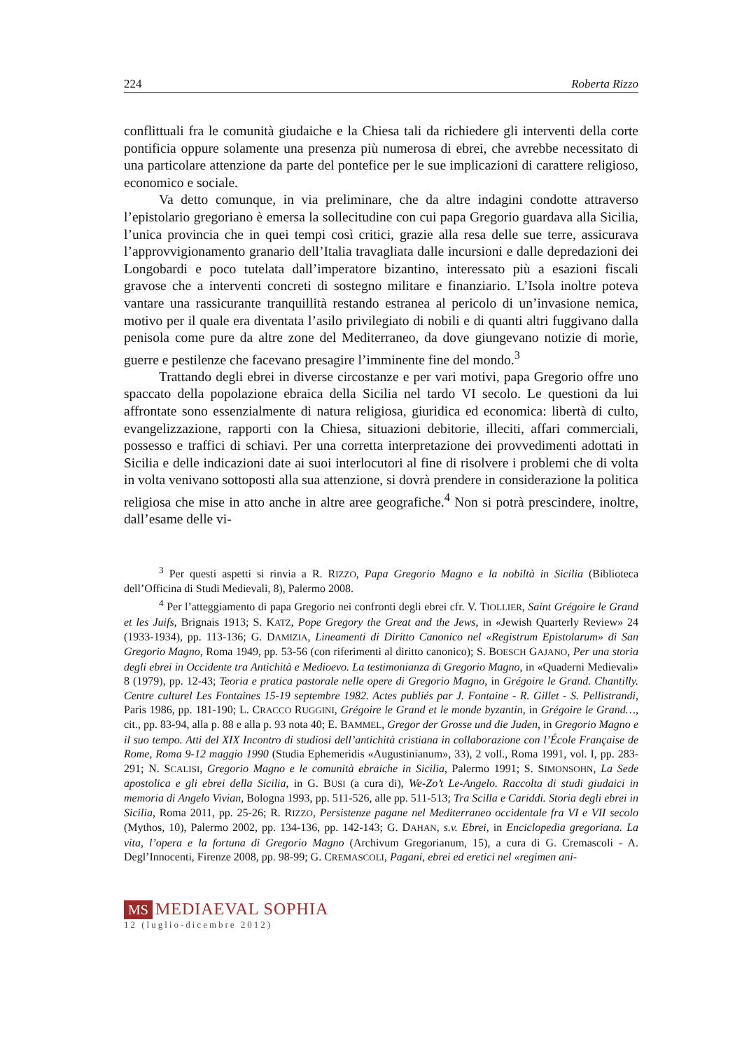224 Roberta Rizzo
conflittuali fra le comunità giudaiche e la Chiesa tali da richiedere gli interventi della corte pontificia oppure solamente una presenza più numerosa di ebrei, che avrebbe necessitato di una particolare attenzione da parte del pontefice per le sue implicazioni di carattere religioso, economico e sociale.
Va detto comunque, in via preliminare, che da altre indagini condotte attraverso l’epistolario gregoriano è emersa la sollecitudine con cui papa Gregorio guardava alla Sicilia, l’unica provincia che in quei tempi così critici, grazie alla resa delle sue terre, assicurava l’approvvigionamento granario dell’Italia travagliata dalle incursioni e dalle depredazioni dei Longobardi e poco tutelata dall’imperatore bizantino, interessato più a esazioni fiscali gravose che a interventi concreti di sostegno militare e finanziario. L’Isola inoltre poteva vantare una rassicurante tranquillità restando estranea al pericolo di un’invasione nemica, motivo per il quale era diventata l’asilo privilegiato di nobili e di quanti altri fuggivano dalla penisola come pure da altre zone del Mediterraneo, da dove giungevano notizie di morìe, guerre e pestilenze che facevano presagire l’imminente fine del mondo.<sup>3</sup>
Trattando degli ebrei in diverse circostanze e per vari motivi, papa Gregorio offre uno spaccato della popolazione ebraica della Sicilia nel tardo VI secolo. Le questioni da lui affrontate sono essenzialmente di natura religiosa, giuridica ed economica: libertà di culto, evangelizzazione, rapporti con la Chiesa, situazioni debitorie, illeciti, affari commerciali, possesso e traffici di schiavi. Per una corretta interpretazione dei provvedimenti adottati in Sicilia e delle indicazioni date ai suoi interlocutori al fine di risolvere i problemi che di volta in volta venivano sottoposti alla sua attenzione, si dovrà prendere in considerazione la politica religiosa che mise in atto anche in altre aree geografiche.<sup>4</sup> Non si potrà prescindere, inoltre, dall’esame delle vi-
<sup>3</sup> Per questi aspetti si rinvia a R. RIZZO, Papa Gregorio Magno e la nobiltà in Sicilia (Biblioteca dell’Officina di Studi Medievali, 8), Palermo 2008.
<sup>4</sup> Per l’atteggiamento di papa Gregorio nei confronti degli ebrei cfr. V. TIOLLIER, Saint Grégoire le Grand et les Juifs, Brignais 1913; S. KATZ, Pope Gregory the Great and the Jews, in «Jewish Quarterly Review» 24 (1933-1934), pp. 113-136; G. DAMIZIA, Lineamenti di Diritto Canonico nel «Registrum Epistolarum» di San Gregorio Magno, Roma 1949, pp. 53-56 (con riferimenti al diritto canonico); S. BOESCH GAJANO, Per una storia degli ebrei in Occidente tra Antichità e Medioevo. La testimonianza di Gregorio Magno, in «Quaderni Medievali» 8 (1979), pp. 12-43; Teoria e pratica pastorale nelle opere di Gregorio Magno, in Grégoire le Grand. Chantilly. Centre culturel Les Fontaines 15-19 septembre 1982. Actes publiés par J. Fontaine - R. Gillet - S. Pellistrandi, Paris 1986, pp. 181-190; L. CRACCO RUGGINI, Grégoire le Grand et le monde byzantin, in Grégoire le Grand…, cit., pp. 83-94, alla p. 88 e alla p. 93 nota 40; E. BAMMEL, Gregor der Grosse und die Juden, in Gregorio Magno e il suo tempo. Atti del XIX Incontro di studiosi dell’antichità cristiana in collaborazione con l’École Française de Rome, Roma 9-12 maggio 1990 (Studia Ephemeridis «Augustinianum», 33), 2 voll., Roma 1991, vol. I, pp. 283-291; N. SCALISI, Gregorio Magno e le comunità ebraiche in Sicilia, Palermo 1991; S. SIMONSOHN, La Sede apostolica e gli ebrei della Sicilia, in G. BUSI (a cura di), We-Zo’t Le-Angelo. Raccolta di studi giudaici in memoria di Angelo Vivian, Bologna 1993, pp. 511-526, alle pp. 511-513; Tra Scilla e Cariddi. Storia degli ebrei in Sicilia, Roma 2011, pp. 25-26; R. RIZZO, Persistenze pagane nel Mediterraneo occidentale fra VI e VII secolo (Mythos, 10), Palermo 2002, pp. 134-136, pp. 142-143; G. DAHAN, s.v. Ebrei, in Enciclopedia gregoriana. La vita, l’opera e la fortuna di Gregorio Magno (Archivum Gregorianum, 15), a cura di G. Cremascoli - A. Degl’Innocenti, Firenze 2008, pp. 98-99; G. CREMASCOLI, Pagani, ebrei ed eretici nel «regimen ani-
MS MEDIAEVAL SOPHIA
12 (luglio-dicembre 2012)